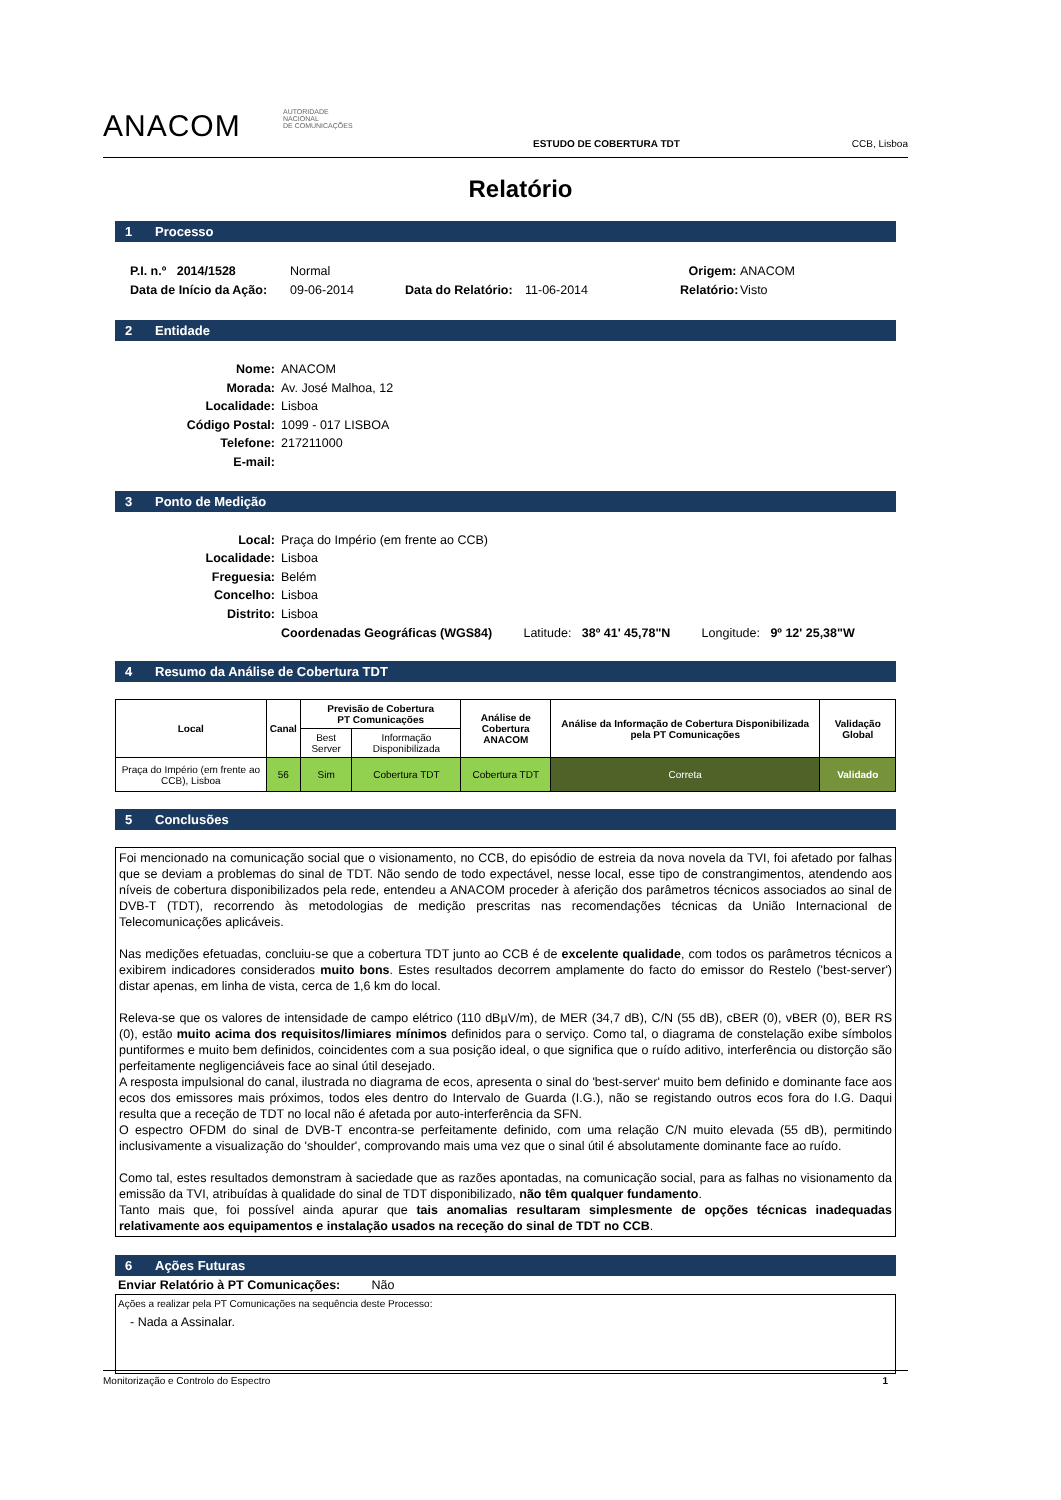ANACOM
AUTORIDADE
NACIONAL
DE COMUNICAÇÕES
ESTUDO DE COBERTURA TDT
CCB, Lisboa
Relatório
1 Processo
P.I. n.º 2014/1528 Normal Origem: ANACOM Data de Início da Ação: 09-06-2014 Data do Relatório: 11-06-2014 Relatório: Visto
2 Entidade
Nome: ANACOM Morada: Av. José Malhoa, 12 Localidade: Lisboa Código Postal: 1099 - 017 LISBOA Telefone: 217211000 E-mail:
3 Ponto de Medição
Local: Praça do Império (em frente ao CCB) Localidade: Lisboa Freguesia: Belém Concelho: Lisboa Distrito: Lisboa Coordenadas Geográficas (WGS84) Latitude: 38º 41' 45,78"N Longitude: 9º 12' 25,38"W
4 Resumo da Análise de Cobertura TDT
| Local | Canal | Previsão de Cobertura PT Comunicações | | Análise de Cobertura ANACOM | Análise da Informação de Cobertura Disponibilizada pela PT Comunicações | Validação Global |
| --- | --- | --- | --- | --- | --- | --- |
| | | Best Server | Informação Disponibilizada | | | |
| Praça do Império (em frente ao CCB), Lisboa | 56 | Sim | Cobertura TDT | Cobertura TDT | Correta | Validado |
5 Conclusões
Foi mencionado na comunicação social que o visionamento, no CCB, do episódio de estreia da nova novela da TVI, foi afetado por falhas que se deviam a problemas do sinal de TDT. Não sendo de todo expectável, nesse local, esse tipo de constrangimentos, atendendo aos níveis de cobertura disponibilizados pela rede, entendeu a ANACOM proceder à aferição dos parâmetros técnicos associados ao sinal de DVB-T (TDT), recorrendo às metodologias de medição prescritas nas recomendações técnicas da União Internacional de Telecomunicações aplicáveis.
Nas medições efetuadas, concluiu-se que a cobertura TDT junto ao CCB é de excelente qualidade, com todos os parâmetros técnicos a exibirem indicadores considerados muito bons. Estes resultados decorrem amplamente do facto do emissor do Restelo ('best-server') distar apenas, em linha de vista, cerca de 1,6 km do local.
Releva-se que os valores de intensidade de campo elétrico (110 dBµV/m), de MER (34,7 dB), C/N (55 dB), cBER (0), vBER (0), BER RS (0), estão muito acima dos requisitos/limiares mínimos definidos para o serviço. Como tal, o diagrama de constelação exibe símbolos puntiformes e muito bem definidos, coincidentes com a sua posição ideal, o que significa que o ruído aditivo, interferência ou distorção são perfeitamente negligenciáveis face ao sinal útil desejado.
A resposta impulsional do canal, ilustrada no diagrama de ecos, apresenta o sinal do 'best-server' muito bem definido e dominante face aos ecos dos emissores mais próximos, todos eles dentro do Intervalo de Guarda (I.G.), não se registando outros ecos fora do I.G. Daqui resulta que a receção de TDT no local não é afetada por auto-interferência da SFN.
O espectro OFDM do sinal de DVB-T encontra-se perfeitamente definido, com uma relação C/N muito elevada (55 dB), permitindo inclusivamente a visualização do 'shoulder', comprovando mais uma vez que o sinal útil é absolutamente dominante face ao ruído.
Como tal, estes resultados demonstram à saciedade que as razões apontadas, na comunicação social, para as falhas no visionamento da emissão da TVI, atribuídas à qualidade do sinal de TDT disponibilizado, não têm qualquer fundamento.
Tanto mais que, foi possível ainda apurar que tais anomalias resultaram simplesmente de opções técnicas inadequadas relativamente aos equipamentos e instalação usados na receção do sinal de TDT no CCB.
6 Ações Futuras
Enviar Relatório à PT Comunicações: Não
Ações a realizar pela PT Comunicações na sequência deste Processo:
- Nada a Assinalar.
Monitorização e Controlo do Espectro 1